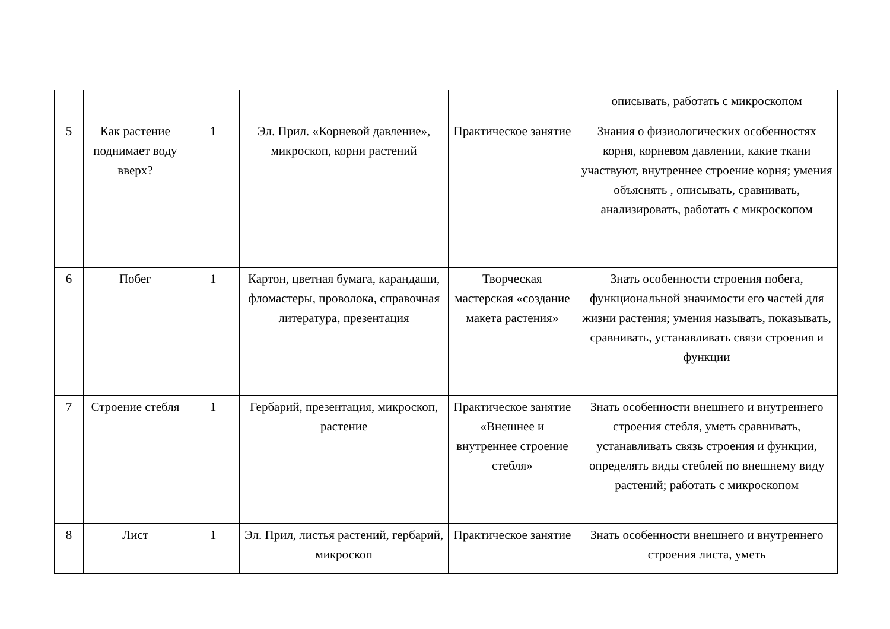| | | | | | описывать, работать с микроскопом |
| 5 | Как растение поднимает воду вверх? | 1 | Эл. Прил. «Корневой давление», микроскоп, корни растений | Практическое занятие | Знания о физиологических особенностях корня, корневом давлении, какие ткани участвуют, внутреннее строение корня; умения объяснять , описывать, сравнивать, анализировать, работать с микроскопом |
| 6 | Побег | 1 | Картон, цветная бумага, карандаши, фломастеры, проволока, справочная литература, презентация | Творческая мастерская «создание макета растения» | Знать особенности строения побега, функциональной значимости его частей для жизни растения; умения называть, показывать, сравнивать, устанавливать связи строения и функции |
| 7 | Строение стебля | 1 | Гербарий, презентация, микроскоп, растение | Практическое занятие «Внешнее и внутреннее строение стебля» | Знать особенности внешнего и внутреннего строения стебля, уметь сравнивать, устанавливать связь строения и функции, определять виды стеблей по внешнему виду растений; работать с микроскопом |
| 8 | Лист | 1 | Эл. Прил, листья растений, гербарий, микроскоп | Практическое занятие | Знать особенности внешнего и внутреннего строения листа, уметь |